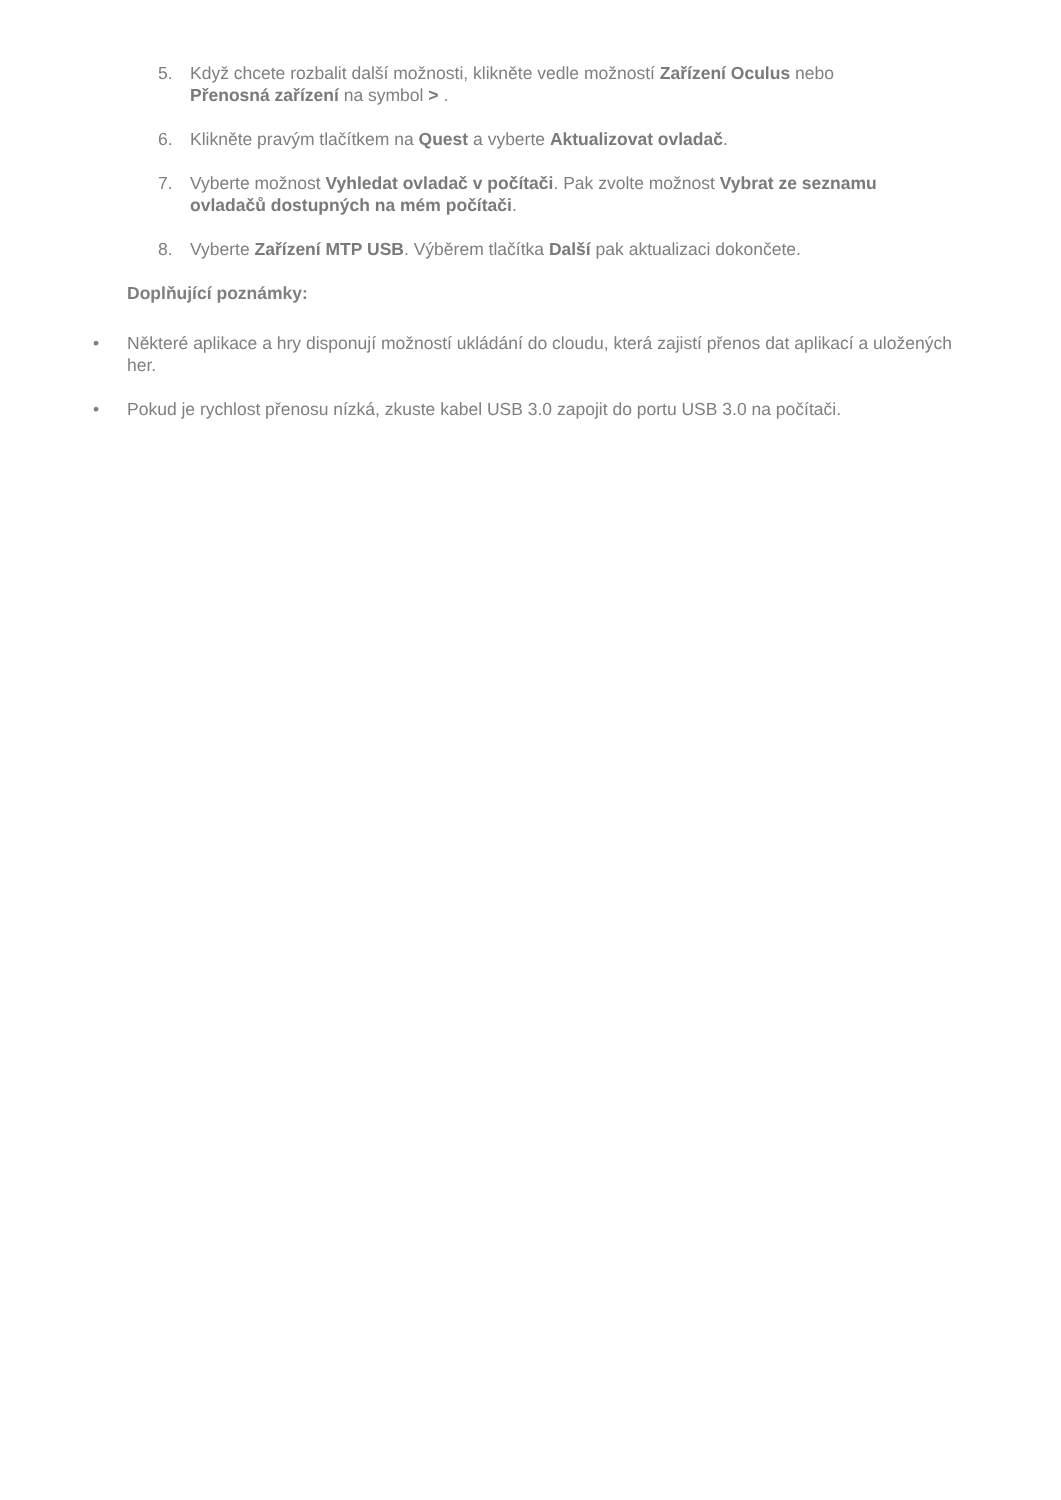5. Když chcete rozbalit další možnosti, klikněte vedle možností Zařízení Oculus nebo Přenosná zařízení na symbol > .
6. Klikněte pravým tlačítkem na Quest a vyberte Aktualizovat ovladač.
7. Vyberte možnost Vyhledat ovladač v počítači. Pak zvolte možnost Vybrat ze seznamu ovladačů dostupných na mém počítači.
8. Vyberte Zařízení MTP USB. Výběrem tlačítka Další pak aktualizaci dokončete.
Doplňující poznámky:
• Některé aplikace a hry disponují možností ukládání do cloudu, která zajistí přenos dat aplikací a uložených her.
• Pokud je rychlost přenosu nízká, zkuste kabel USB 3.0 zapojit do portu USB 3.0 na počítači.